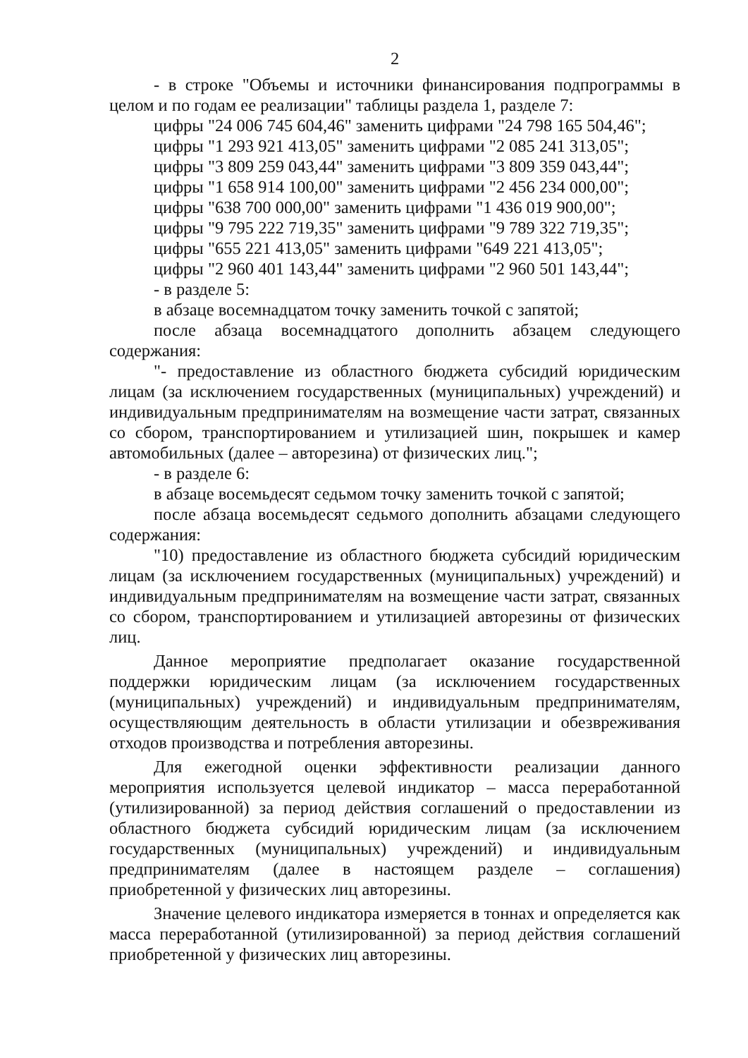2
- в строке "Объемы и источники финансирования подпрограммы в целом и по годам ее реализации" таблицы раздела 1, разделе 7:
цифры "24 006 745 604,46" заменить цифрами "24 798 165 504,46";
цифры "1 293 921 413,05" заменить цифрами "2 085 241 313,05";
цифры "3 809 259 043,44" заменить цифрами "3 809 359 043,44";
цифры "1 658 914 100,00" заменить цифрами "2 456 234 000,00";
цифры "638 700 000,00" заменить цифрами "1 436 019 900,00";
цифры "9 795 222 719,35" заменить цифрами "9 789 322 719,35";
цифры "655 221 413,05" заменить цифрами "649 221 413,05";
цифры "2 960 401 143,44" заменить цифрами "2 960 501 143,44";
- в разделе 5:
в абзаце восемнадцатом точку заменить точкой с запятой;
после абзаца восемнадцатого дополнить абзацем следующего содержания:
"- предоставление из областного бюджета субсидий юридическим лицам (за исключением государственных (муниципальных) учреждений) и индивидуальным предпринимателям на возмещение части затрат, связанных со сбором, транспортированием и утилизацией шин, покрышек и камер автомобильных (далее – авторезина) от физических лиц.";
- в разделе 6:
в абзаце восемьдесят седьмом точку заменить точкой с запятой;
после абзаца восемьдесят седьмого дополнить абзацами следующего содержания:
"10) предоставление из областного бюджета субсидий юридическим лицам (за исключением государственных (муниципальных) учреждений) и индивидуальным предпринимателям на возмещение части затрат, связанных со сбором, транспортированием и утилизацией авторезины от физических лиц.
Данное мероприятие предполагает оказание государственной поддержки юридическим лицам (за исключением государственных (муниципальных) учреждений) и индивидуальным предпринимателям, осуществляющим деятельность в области утилизации и обезвреживания отходов производства и потребления авторезины.
Для ежегодной оценки эффективности реализации данного мероприятия используется целевой индикатор – масса переработанной (утилизированной) за период действия соглашений о предоставлении из областного бюджета субсидий юридическим лицам (за исключением государственных (муниципальных) учреждений) и индивидуальным предпринимателям (далее в настоящем разделе – соглашения) приобретенной у физических лиц авторезины.
Значение целевого индикатора измеряется в тоннах и определяется как масса переработанной (утилизированной) за период действия соглашений приобретенной у физических лиц авторезины.